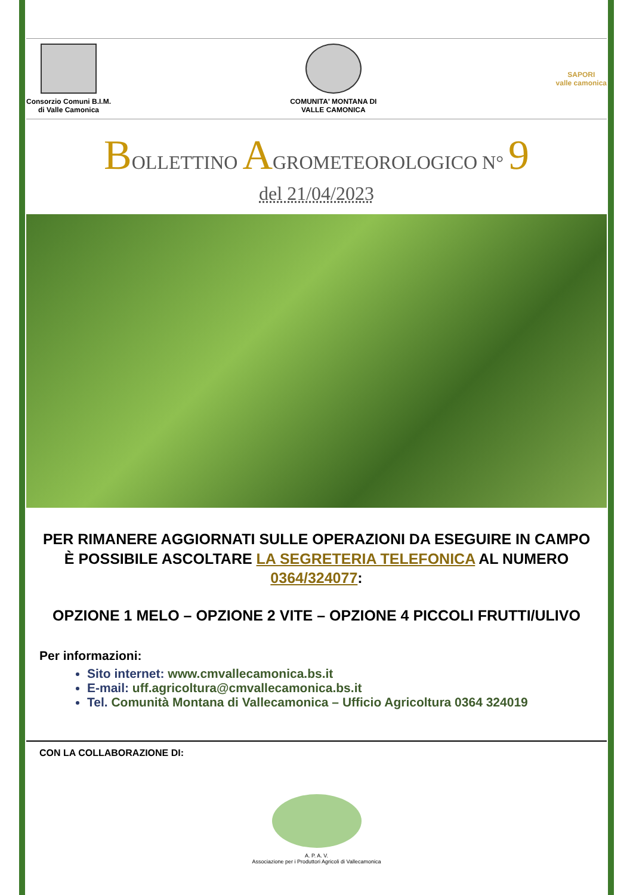Consorzio Comuni B.I.M.
di Valle Camonica
COMUNITA' MONTANA DI
VALLE CAMONICA
SAPORI
valle camonica
BOLLETTINO AGROMETEOROLOGICO N° 9
del 21/04/2023
PER RIMANERE AGGIORNATI SULLE OPERAZIONI DA ESEGUIRE IN CAMPO È POSSIBILE ASCOLTARE LA SEGRETERIA TELEFONICA AL NUMERO 0364/324077:
OPZIONE 1 MELO – OPZIONE 2 VITE – OPZIONE 4 PICCOLI FRUTTI/ULIVO
Per informazioni:
Sito internet: www.cmvallecamonica.bs.it
E-mail: uff.agricoltura@cmvallecamonica.bs.it
Tel. Comunità Montana di Vallecamonica – Ufficio Agricoltura 0364 324019
CON LA COLLABORAZIONE DI:
A. P. A. V.
Associazione per i Produttori Agricoli di Vallecamonica